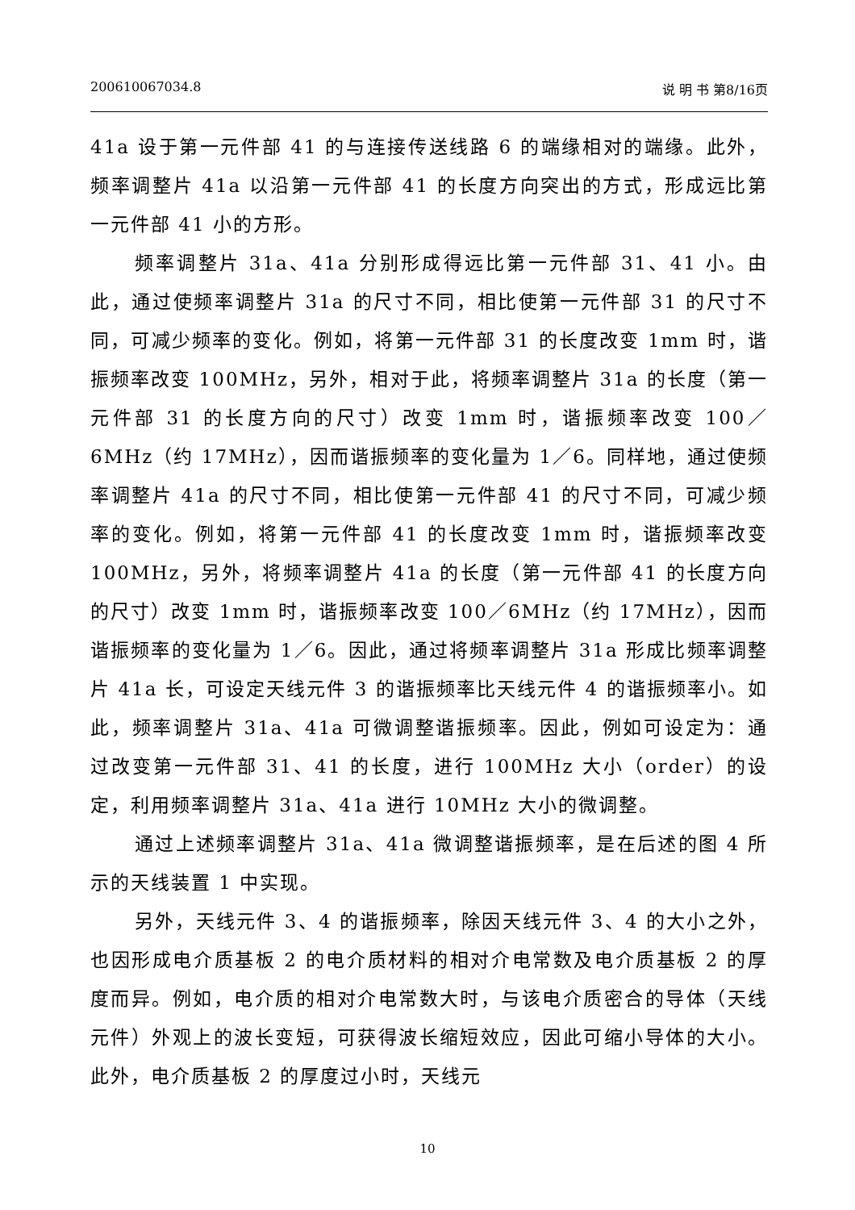200610067034.8 说 明 书 第8/16页
41a 设于第一元件部 41 的与连接传送线路 6 的端缘相对的端缘。此外，频率调整片 41a 以沿第一元件部 41 的长度方向突出的方式，形成远比第一元件部 41 小的方形。
频率调整片 31a、41a 分别形成得远比第一元件部 31、41 小。由此，通过使频率调整片 31a 的尺寸不同，相比使第一元件部 31 的尺寸不同，可减少频率的变化。例如，将第一元件部 31 的长度改变 1mm 时，谐振频率改变 100MHz，另外，相对于此，将频率调整片 31a 的长度（第一元件部 31 的长度方向的尺寸）改变 1mm 时，谐振频率改变 100／6MHz（约 17MHz），因而谐振频率的变化量为 1／6。同样地，通过使频率调整片 41a 的尺寸不同，相比使第一元件部 41 的尺寸不同，可减少频率的变化。例如，将第一元件部 41 的长度改变 1mm 时，谐振频率改变 100MHz，另外，将频率调整片 41a 的长度（第一元件部 41 的长度方向的尺寸）改变 1mm 时，谐振频率改变 100／6MHz（约 17MHz），因而谐振频率的变化量为 1／6。因此，通过将频率调整片 31a 形成比频率调整片 41a 长，可设定天线元件 3 的谐振频率比天线元件 4 的谐振频率小。如此，频率调整片 31a、41a 可微调整谐振频率。因此，例如可设定为：通过改变第一元件部 31、41 的长度，进行 100MHz 大小（order）的设定，利用频率调整片 31a、41a 进行 10MHz 大小的微调整。
通过上述频率调整片 31a、41a 微调整谐振频率，是在后述的图 4 所示的天线装置 1 中实现。
另外，天线元件 3、4 的谐振频率，除因天线元件 3、4 的大小之外，也因形成电介质基板 2 的电介质材料的相对介电常数及电介质基板 2 的厚度而异。例如，电介质的相对介电常数大时，与该电介质密合的导体（天线元件）外观上的波长变短，可获得波长缩短效应，因此可缩小导体的大小。此外，电介质基板 2 的厚度过小时，天线元
10